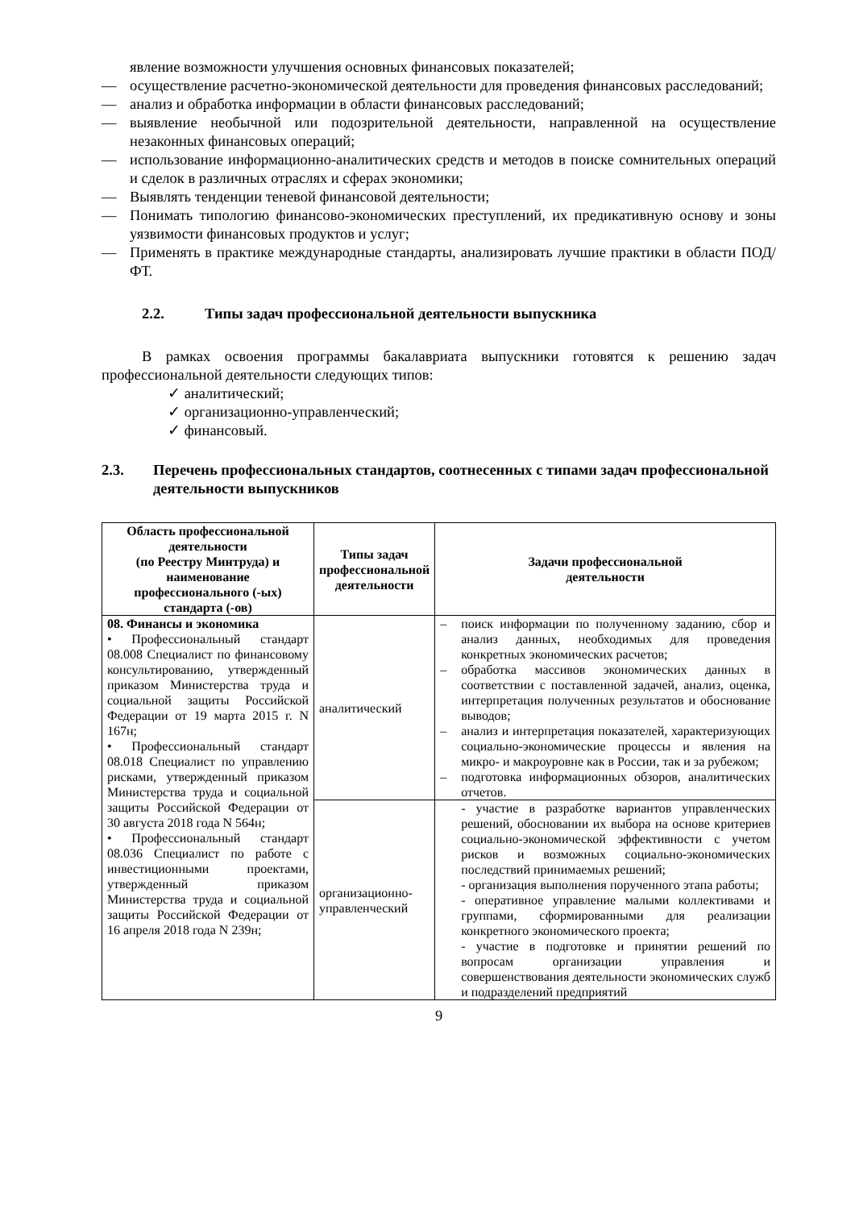явление возможности улучшения основных финансовых показателей;
— осуществление расчетно-экономической деятельности для проведения финансовых расследований;
— анализ и обработка информации в области финансовых расследований;
— выявление необычной или подозрительной деятельности, направленной на осуществление незаконных финансовых операций;
— использование информационно-аналитических средств и методов в поиске сомнительных операций и сделок в различных отраслях и сферах экономики;
— Выявлять тенденции теневой финансовой деятельности;
— Понимать типологию финансово-экономических преступлений, их предикативную основу и зоны уязвимости финансовых продуктов и услуг;
— Применять в практике международные стандарты, анализировать лучшие практики в области ПОД/ФТ.
2.2. Типы задач профессиональной деятельности выпускника
В рамках освоения программы бакалавриата выпускники готовятся к решению задач профессиональной деятельности следующих типов:
✓ аналитический;
✓ организационно-управленческий;
✓ финансовый.
2.3. Перечень профессиональных стандартов, соотнесенных с типами задач профессиональной деятельности выпускников
| Область профессиональной деятельности (по Реестру Минтруда) и наименование профессионального (-ых) стандарта (-ов) | Типы задач профессиональной деятельности | Задачи профессиональной деятельности |
| --- | --- | --- |
| 08. Финансы и экономика • Профессиональный стандарт 08.008 Специалист по финансовому консультированию, утвержденный приказом Министерства труда и социальной защиты Российской Федерации от 19 марта 2015 г. N 167н; • Профессиональный стандарт 08.018 Специалист по управлению рисками, утвержденный приказом Министерства труда и социальной защиты Российской Федерации от 30 августа 2018 года N 564н; • Профессиональный стандарт 08.036 Специалист по работе с инвестиционными проектами, утвержденный приказом Министерства труда и социальной защиты Российской Федерации от 16 апреля 2018 года N 239н; | аналитический | – поиск информации по полученному заданию, сбор и анализ данных, необходимых для проведения конкретных экономических расчетов; – обработка массивов экономических данных в соответствии с поставленной задачей, анализ, оценка, интерпретация полученных результатов и обоснование выводов; – анализ и интерпретация показателей, характеризующих социально-экономические процессы и явления на микро- и макроуровне как в России, так и за рубежом; – подготовка информационных обзоров, аналитических отчетов. |
| | организационно-управленческий | - участие в разработке вариантов управленческих решений, обосновании их выбора на основе критериев социально-экономической эффективности с учетом рисков и возможных социально-экономических последствий принимаемых решений; - организация выполнения порученного этапа работы; - оперативное управление малыми коллективами и группами, сформированными для реализации конкретного экономического проекта; - участие в подготовке и принятии решений по вопросам организации управления и совершенствования деятельности экономических служб и подразделений предприятий |
9